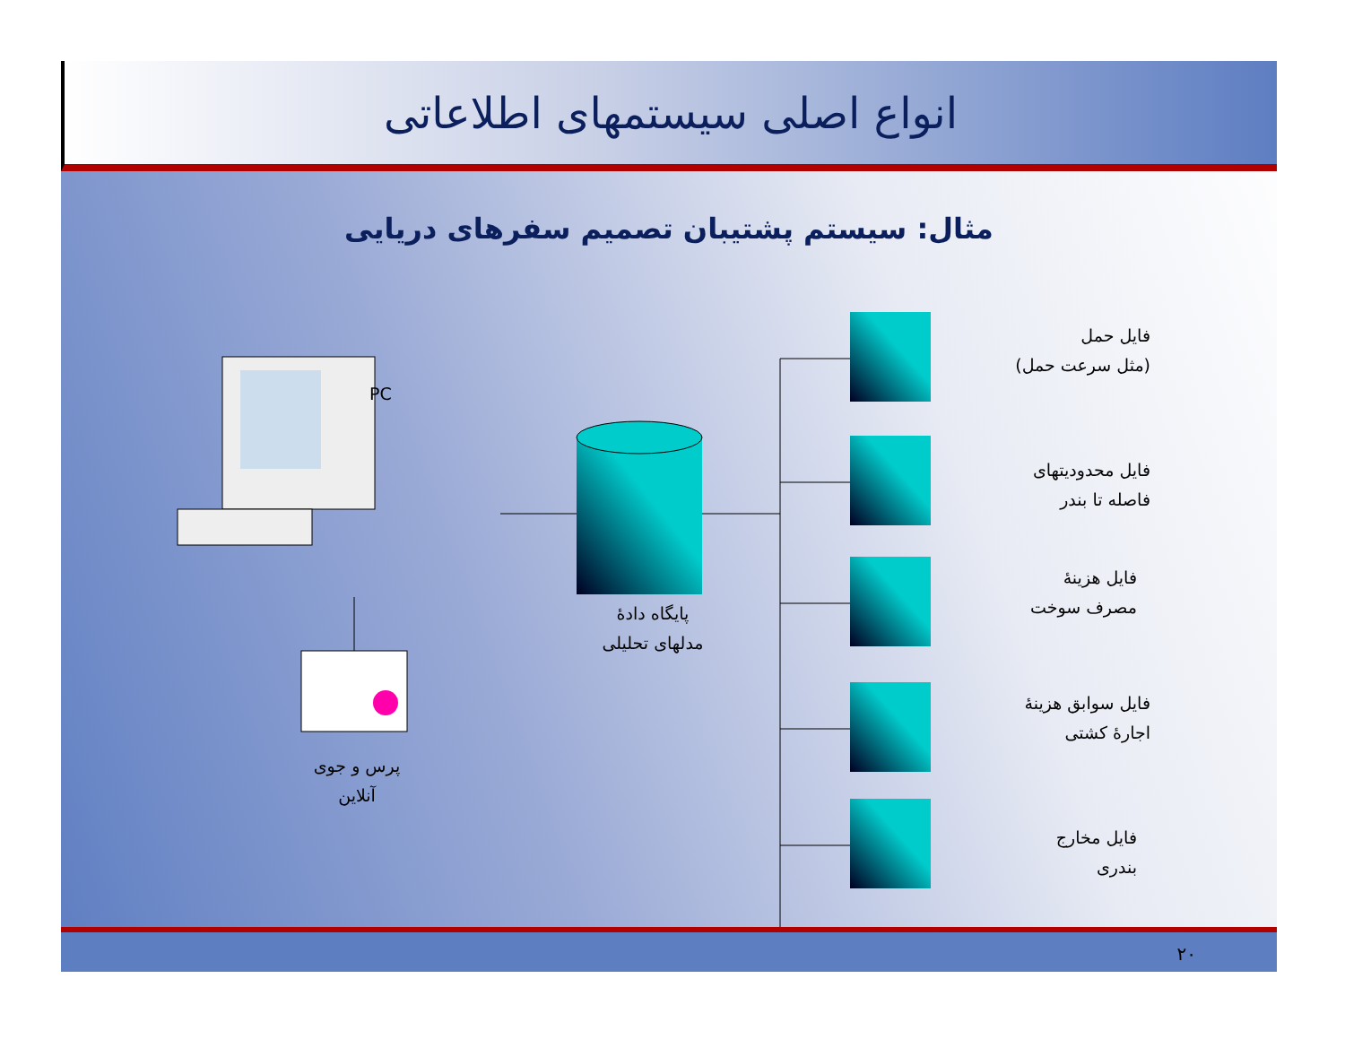انواع اصلی سیستمهای اطلاعاتی
مثال: سیستم پشتیبان تصمیم سفرهای دریایی
PC
پایگاه دادهٔ
مدلهای تحلیلی
پرس و جوی
آنلاین
فایل حمل
(مثل سرعت حمل)
فایل محدودیتهای
فاصله تا بندر
فایل هزینهٔ
مصرف سوخت
فایل سوابق هزینهٔ
اجارهٔ کشتی
فایل مخارج
بندری
۲۰